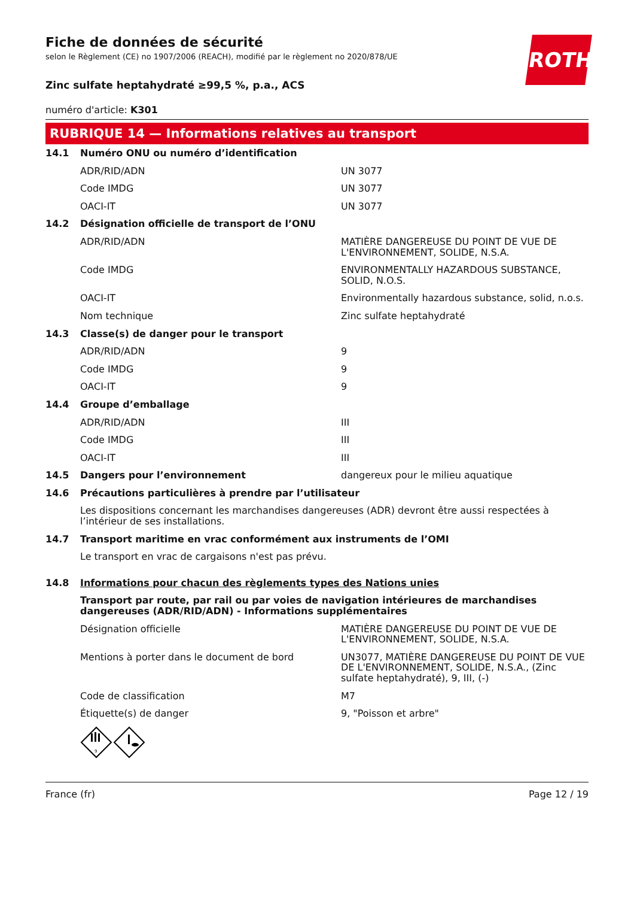ROTH
Fiche de données de sécurité
selon le Règlement (CE) no 1907/2006 (REACH), modifié par le règlement no 2020/878/UE
Zinc sulfate heptahydraté ≥99,5 %, p.a., ACS
numéro d'article: K301
RUBRIQUE 14 — Informations relatives au transport
| 14.1 | Numéro ONU ou numéro d’identification | |
| | ADR/RID/ADN | UN 3077 |
| | Code IMDG | UN 3077 |
| | OACI-IT | UN 3077 |
| 14.2 | Désignation officielle de transport de l’ONU | |
| | ADR/RID/ADN | MATIÈRE DANGEREUSE DU POINT DE VUE DE L'ENVIRONNEMENT, SOLIDE, N.S.A. |
| | Code IMDG | ENVIRONMENTALLY HAZARDOUS SUBSTANCE, SOLID, N.O.S. |
| | OACI-IT | Environmentally hazardous substance, solid, n.o.s. |
| | Nom technique | Zinc sulfate heptahydraté |
| 14.3 | Classe(s) de danger pour le transport | |
| | ADR/RID/ADN | 9 |
| | Code IMDG | 9 |
| | OACI-IT | 9 |
| 14.4 | Groupe d’emballage | |
| | ADR/RID/ADN | III |
| | Code IMDG | III |
| | OACI-IT | III |
| 14.5 | Dangers pour l’environnement | dangereux pour le milieu aquatique |
| 14.6 | Précautions particulières à prendre par l’utilisateur | |
| | Les dispositions concernant les marchandises dangereuses (ADR) devront être aussi respectées à l’intérieur de ses installations. | |
| 14.7 | Transport maritime en vrac conformément aux instruments de l’OMI | |
| | Le transport en vrac de cargaisons n'est pas prévu. | |
| 14.8 | Informations pour chacun des règlements types des Nations unies | |
| | Transport par route, par rail ou par voies de navigation intérieures de marchandises dangereuses (ADR/RID/ADN) - Informations supplémentaires | |
| | Désignation officielle | MATIÈRE DANGEREUSE DU POINT DE VUE DE L'ENVIRONNEMENT, SOLIDE, N.S.A. |
| | Mentions à porter dans le document de bord | UN3077, MATIÈRE DANGEREUSE DU POINT DE VUE DE L'ENVIRONNEMENT, SOLIDE, N.S.A., (Zinc sulfate heptahydraté), 9, III, (-) |
| | Code de classification | M7 |
| | Étiquette(s) de danger | 9, "Poisson et arbre" |
| | 9 | |
France (fr) Page 12 / 19